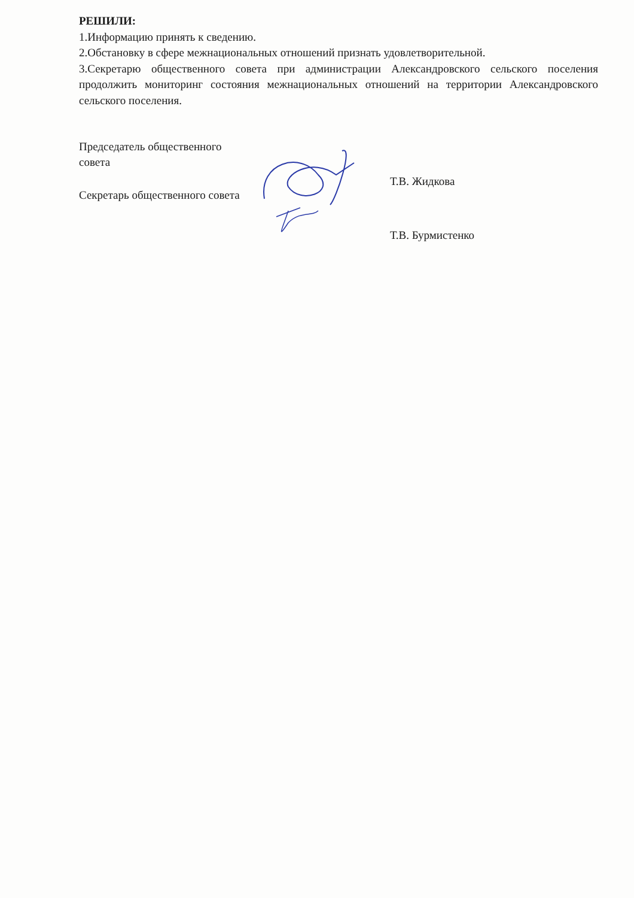РЕШИЛИ:
1.Информацию принять к сведению.
2.Обстановку в сфере межнациональных отношений признать удовлетворительной.
3.Секретарю общественного совета при администрации Александровского сельского поселения продолжить мониторинг состояния межнациональных отношений на территории Александровского сельского поселения.
Председатель общественного совета
Секретарь общественного совета
Т.В. Жидкова
Т.В. Бурмистенко